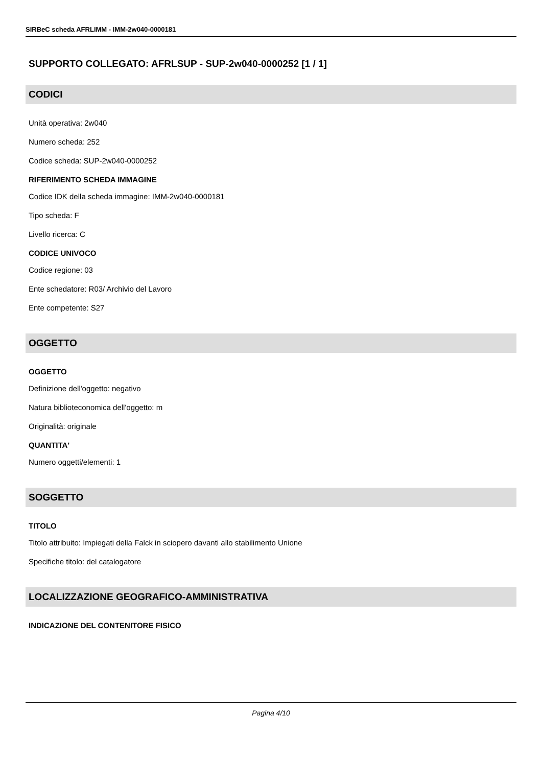SIRBeC scheda AFRLIMM - IMM-2w040-0000181
SUPPORTO COLLEGATO: AFRLSUP - SUP-2w040-0000252 [1 / 1]
CODICI
Unità operativa: 2w040
Numero scheda: 252
Codice scheda: SUP-2w040-0000252
RIFERIMENTO SCHEDA IMMAGINE
Codice IDK della scheda immagine: IMM-2w040-0000181
Tipo scheda: F
Livello ricerca: C
CODICE UNIVOCO
Codice regione: 03
Ente schedatore: R03/ Archivio del Lavoro
Ente competente: S27
OGGETTO
OGGETTO
Definizione dell'oggetto: negativo
Natura biblioteconomica dell'oggetto: m
Originalità: originale
QUANTITA'
Numero oggetti/elementi: 1
SOGGETTO
TITOLO
Titolo attribuito: Impiegati della Falck in sciopero davanti allo stabilimento Unione
Specifiche titolo: del catalogatore
LOCALIZZAZIONE GEOGRAFICO-AMMINISTRATIVA
INDICAZIONE DEL CONTENITORE FISICO
Pagina 4/10